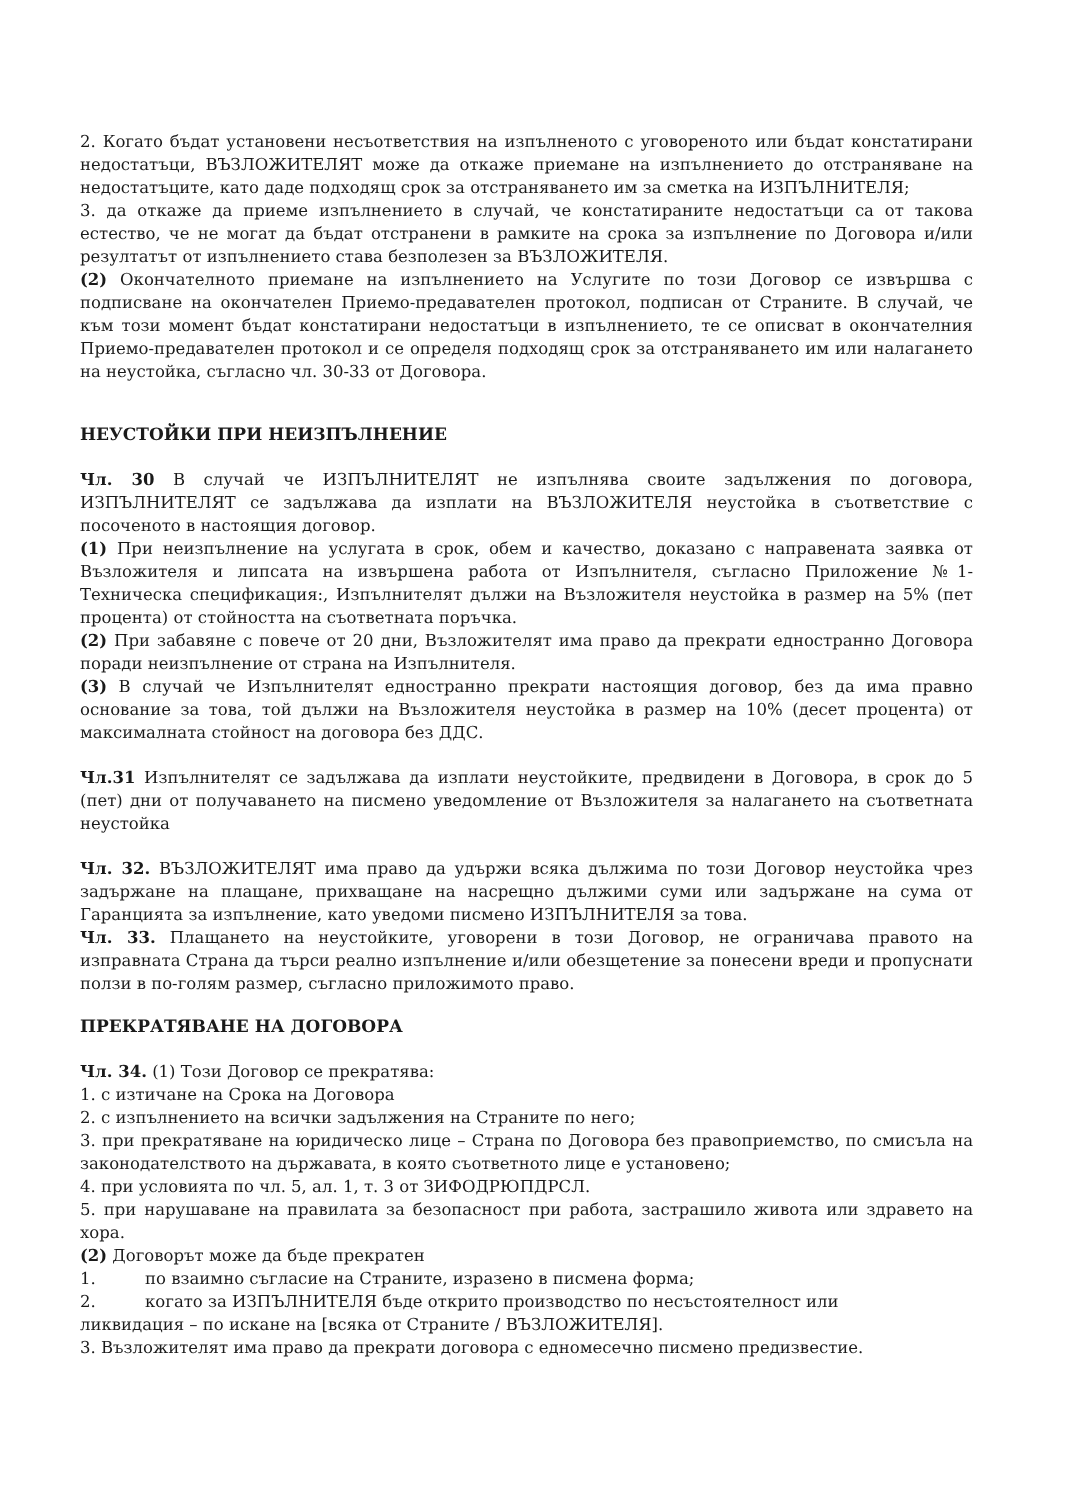2. Когато бъдат установени несъответствия на изпълненото с уговореното или бъдат констатирани недостатъци, ВЪЗЛОЖИТЕЛЯТ може да откаже приемане на изпълнението до отстраняване на недостатъците, като даде подходящ срок за отстраняването им за сметка на ИЗПЪЛНИТЕЛЯ;
3. да откаже да приеме изпълнението в случай, че констатираните недостатъци са от такова естество, че не могат да бъдат отстранени в рамките на срока за изпълнение по Договора и/или резултатът от изпълнението става безполезен за ВЪЗЛОЖИТЕЛЯ.
(2) Окончателното приемане на изпълнението на Услугите по този Договор се извършва с подписване на окончателен Приемо-предавателен протокол, подписан от Страните. В случай, че към този момент бъдат констатирани недостатъци в изпълнението, те се описват в окончателния Приемо-предавателен протокол и се определя подходящ срок за отстраняването им или налагането на неустойка, съгласно чл. 30-33 от Договора.
НЕУСТОЙКИ ПРИ НЕИЗПЪЛНЕНИЕ
Чл. 30 В случай че ИЗПЪЛНИТЕЛЯТ не изпълнява своите задължения по договора, ИЗПЪЛНИТЕЛЯТ се задължава да изплати на ВЪЗЛОЖИТЕЛЯ неустойка в съответствие с посоченото в настоящия договор.
(1) При неизпълнение на услугата в срок, обем и качество, доказано с направената заявка от Възложителя и липсата на извършена работа от Изпълнителя, съгласно Приложение №1- Техническа спецификация:, Изпълнителят дължи на Възложителя неустойка в размер на 5% (пет процента) от стойността на съответната поръчка.
(2) При забавяне с повече от 20 дни, Възложителят има право да прекрати едностранно Договора поради неизпълнение от страна на Изпълнителя.
(3) В случай че Изпълнителят едностранно прекрати настоящия договор, без да има правно основание за това, той дължи на Възложителя неустойка в размер на 10% (десет процента) от максималната стойност на договора без ДДС.
Чл.31 Изпълнителят се задължава да изплати неустойките, предвидени в Договора, в срок до 5 (пет) дни от получаването на писмено уведомление от Възложителя за налагането на съответната неустойка
Чл. 32. ВЪЗЛОЖИТЕЛЯТ има право да удържи всяка дължима по този Договор неустойка чрез задържане на плащане, прихващане на насрещно дължими суми или задържане на сума от Гаранцията за изпълнение, като уведоми писмено ИЗПЪЛНИТЕЛЯ за това.
Чл. 33. Плащането на неустойките, уговорени в този Договор, не ограничава правото на изправната Страна да търси реално изпълнение и/или обезщетение за понесени вреди и пропуснати ползи в по-голям размер, съгласно приложимото право.
ПРЕКРАТЯВАНЕ НА ДОГОВОРА
Чл. 34. (1) Този Договор се прекратява:
1. с изтичане на Срока на Договора
2. с изпълнението на всички задължения на Страните по него;
3. при прекратяване на юридическо лице – Страна по Договора без правоприемство, по смисъла на законодателството на държавата, в която съответното лице е установено;
4. при условията по чл. 5, ал. 1, т. 3 от ЗИФОДРЮПДРСЛ.
5. при нарушаване на правилата за безопасност при работа, застрашило живота или здравето на хора.
(2) Договорът може да бъде прекратен
1. по взаимно съгласие на Страните, изразено в писмена форма;
2. когато за ИЗПЪЛНИТЕЛЯ бъде открито производство по несъстоятелност или
ликвидация – по искане на [всяка от Страните / ВЪЗЛОЖИТЕЛЯ].
3. Възложителят има право да прекрати договора с едномесечно писмено предизвестие.